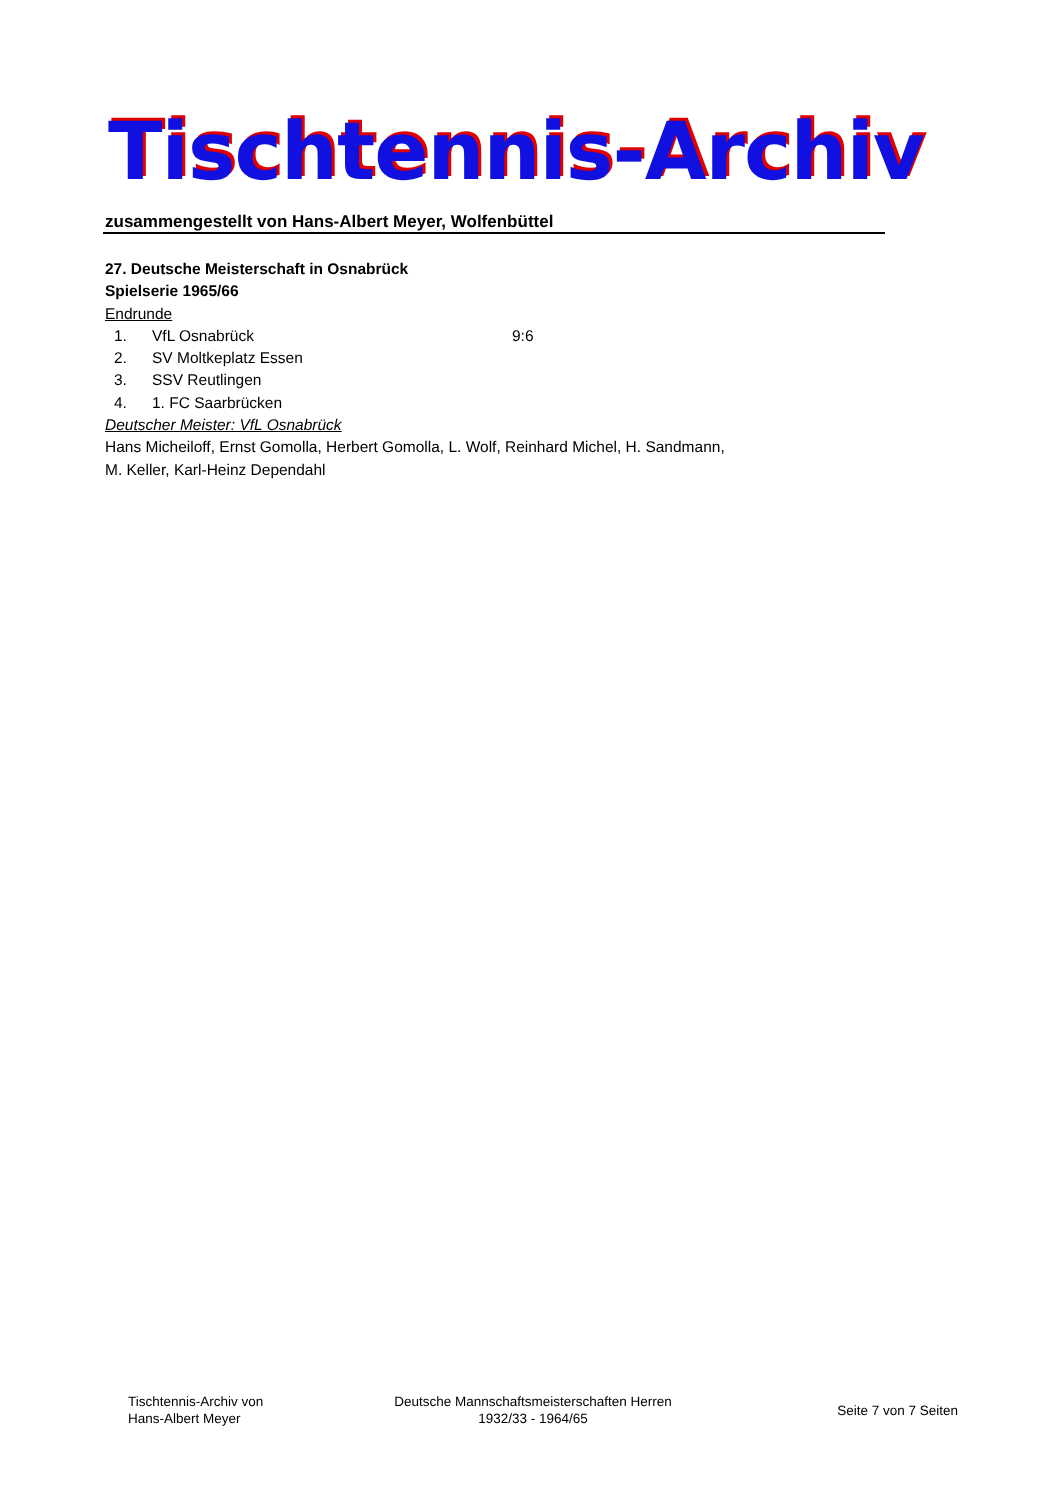Tischtennis-Archiv
zusammengestellt von Hans-Albert Meyer, Wolfenbüttel
27. Deutsche Meisterschaft in Osnabrück
Spielserie 1965/66
Endrunde
1. VfL Osnabrück 9:6
2. SV Moltkeplatz Essen
3. SSV Reutlingen
4. 1. FC Saarbrücken
Deutscher Meister: VfL Osnabrück
Hans Micheiloff, Ernst Gomolla, Herbert Gomolla, L. Wolf, Reinhard Michel, H. Sandmann,
M. Keller, Karl-Heinz Dependahl
Tischtennis-Archiv von
Hans-Albert Meyer
Deutsche Mannschaftsmeisterschaften Herren
1932/33 - 1964/65
Seite 7 von 7 Seiten